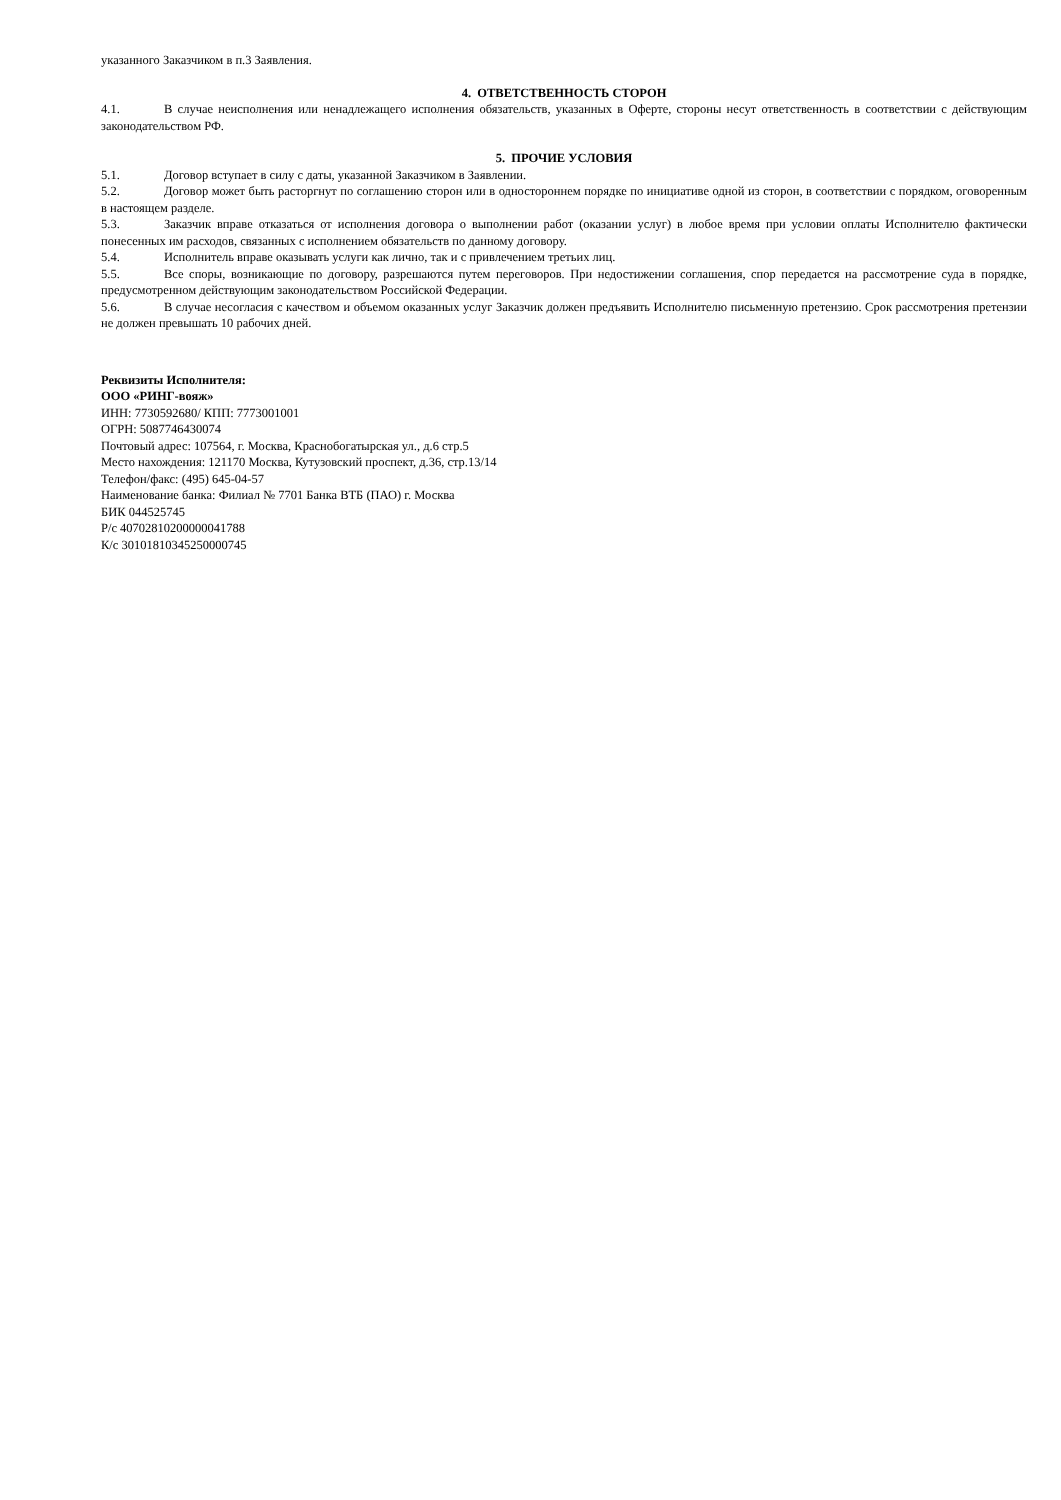указанного Заказчиком в п.3 Заявления.
4. ОТВЕТСТВЕННОСТЬ СТОРОН
4.1. В случае неисполнения или ненадлежащего исполнения обязательств, указанных в Оферте, стороны несут ответственность в соответствии с действующим законодательством РФ.
5. ПРОЧИЕ УСЛОВИЯ
5.1. Договор вступает в силу с даты, указанной Заказчиком в Заявлении.
5.2. Договор может быть расторгнут по соглашению сторон или в одностороннем порядке по инициативе одной из сторон, в соответствии с порядком, оговоренным в настоящем разделе.
5.3. Заказчик вправе отказаться от исполнения договора о выполнении работ (оказании услуг) в любое время при условии оплаты Исполнителю фактически понесенных им расходов, связанных с исполнением обязательств по данному договору.
5.4. Исполнитель вправе оказывать услуги как лично, так и с привлечением третьих лиц.
5.5. Все споры, возникающие по договору, разрешаются путем переговоров. При недостижении соглашения, спор передается на рассмотрение суда в порядке, предусмотренном действующим законодательством Российской Федерации.
5.6. В случае несогласия с качеством и объемом оказанных услуг Заказчик должен предъявить Исполнителю письменную претензию. Срок рассмотрения претензии не должен превышать 10 рабочих дней.
Реквизиты Исполнителя:
ООО «РИНГ-вояж»
ИНН: 7730592680/ КПП: 7773001001
ОГРН: 5087746430074
Почтовый адрес: 107564, г. Москва, Краснобогатырская ул., д.6 стр.5
Место нахождения: 121170 Москва, Кутузовский проспект, д.36, стр.13/14
Телефон/факс: (495) 645-04-57
Наименование банка: Филиал № 7701 Банка ВТБ (ПАО) г. Москва
БИК 044525745
Р/с 40702810200000041788
К/с 30101810345250000745